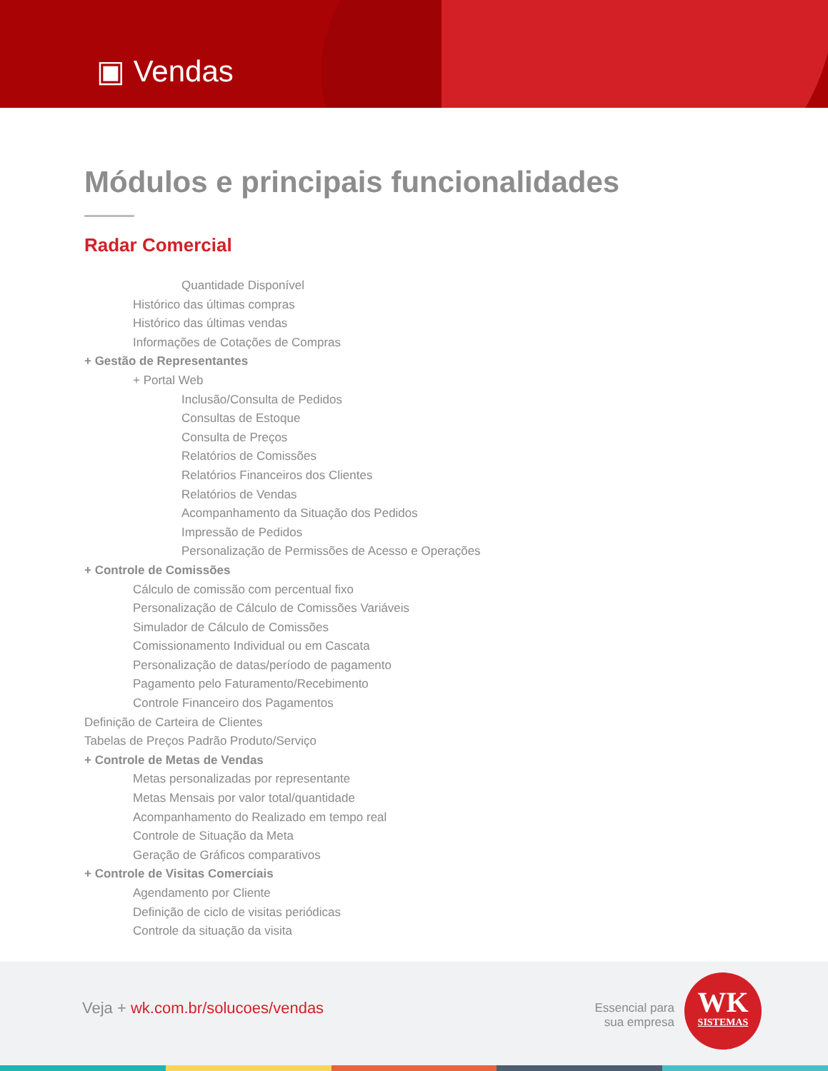▣ Vendas
Módulos e principais funcionalidades
Radar Comercial
Quantidade Disponível
Histórico das últimas compras
Histórico das últimas vendas
Informações de Cotações de Compras
+ Gestão de Representantes
+ Portal Web
Inclusão/Consulta de Pedidos
Consultas de Estoque
Consulta de Preços
Relatórios de Comissões
Relatórios Financeiros dos Clientes
Relatórios de Vendas
Acompanhamento da Situação dos Pedidos
Impressão de Pedidos
Personalização de Permissões de Acesso e Operações
+ Controle de Comissões
Cálculo de comissão com percentual fixo
Personalização de Cálculo de Comissões Variáveis
Simulador de Cálculo de Comissões
Comissionamento Individual ou em Cascata
Personalização de datas/período de pagamento
Pagamento pelo Faturamento/Recebimento
Controle Financeiro dos Pagamentos
Definição de Carteira de Clientes
Tabelas de Preços Padrão Produto/Serviço
+ Controle de Metas de Vendas
Metas personalizadas por representante
Metas Mensais por valor total/quantidade
Acompanhamento do Realizado em tempo real
Controle de Situação da Meta
Geração de Gráficos comparativos
+ Controle de Visitas Comerciais
Agendamento por Cliente
Definição de ciclo de visitas periódicas
Controle da situação da visita
Veja + wk.com.br/solucoes/vendas
Essencial para sua empresa
WK
SISTEMAS